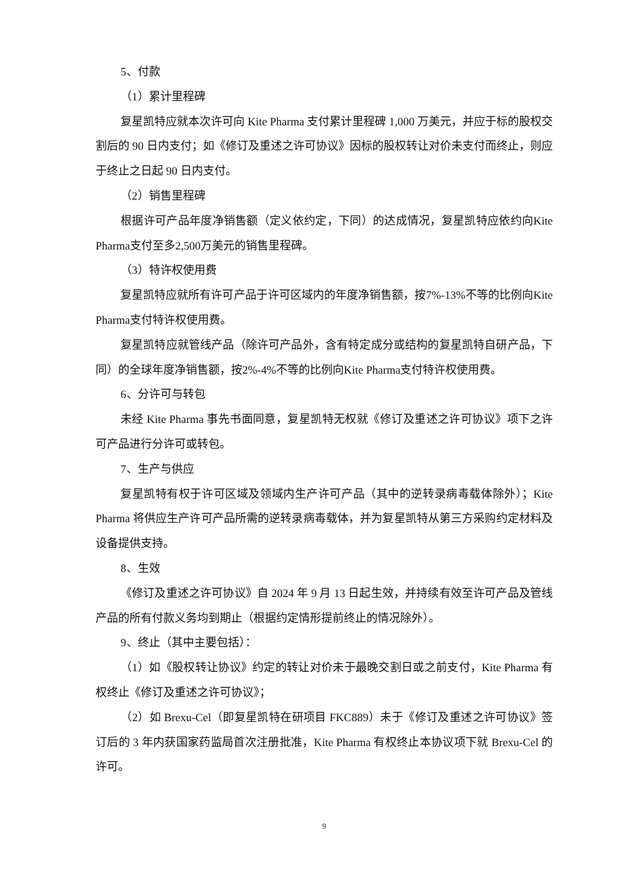5、付款
（1）累计里程碑
复星凯特应就本次许可向 Kite Pharma 支付累计里程碑 1,000 万美元，并应于标的股权交割后的 90 日内支付；如《修订及重述之许可协议》因标的股权转让对价未支付而终止，则应于终止之日起 90 日内支付。
（2）销售里程碑
根据许可产品年度净销售额（定义依约定，下同）的达成情况，复星凯特应依约向Kite Pharma支付至多2,500万美元的销售里程碑。
（3）特许权使用费
复星凯特应就所有许可产品于许可区域内的年度净销售额，按7%-13%不等的比例向Kite Pharma支付特许权使用费。
复星凯特应就管线产品（除许可产品外，含有特定成分或结构的复星凯特自研产品，下同）的全球年度净销售额，按2%-4%不等的比例向Kite Pharma支付特许权使用费。
6、分许可与转包
未经 Kite Pharma 事先书面同意，复星凯特无权就《修订及重述之许可协议》项下之许可产品进行分许可或转包。
7、生产与供应
复星凯特有权于许可区域及领域内生产许可产品（其中的逆转录病毒载体除外）；Kite Pharma 将供应生产许可产品所需的逆转录病毒载体，并为复星凯特从第三方采购约定材料及设备提供支持。
8、生效
《修订及重述之许可协议》自 2024 年 9 月 13 日起生效，并持续有效至许可产品及管线产品的所有付款义务均到期止（根据约定情形提前终止的情况除外）。
9、终止（其中主要包括）：
（1）如《股权转让协议》约定的转让对价未于最晚交割日或之前支付，Kite Pharma 有权终止《修订及重述之许可协议》；
（2）如 Brexu-Cel（即复星凯特在研项目 FKC889）未于《修订及重述之许可协议》签订后的 3 年内获国家药监局首次注册批准，Kite Pharma 有权终止本协议项下就 Brexu-Cel 的许可。
9